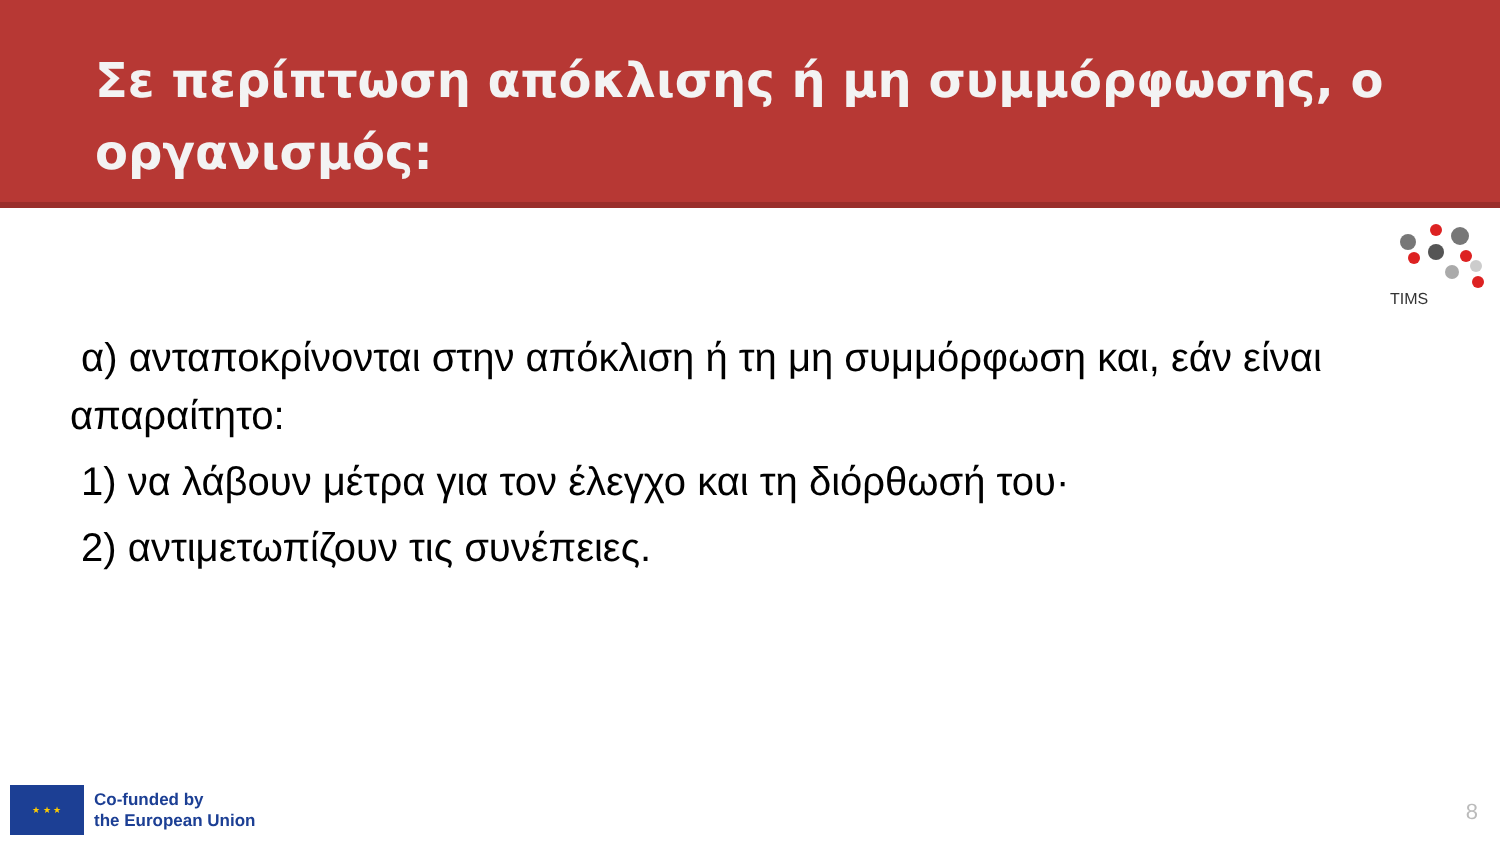Σε περίπτωση απόκλισης ή μη συμμόρφωσης, ο οργανισμός:
TIMS
α) ανταποκρίνονται στην απόκλιση ή τη μη συμμόρφωση και, εάν είναι απαραίτητο:
1) να λάβουν μέτρα για τον έλεγχο και τη διόρθωσή του·
2) αντιμετωπίζουν τις συνέπειες.
★ ★ ★
Co-funded by
the European Union
8